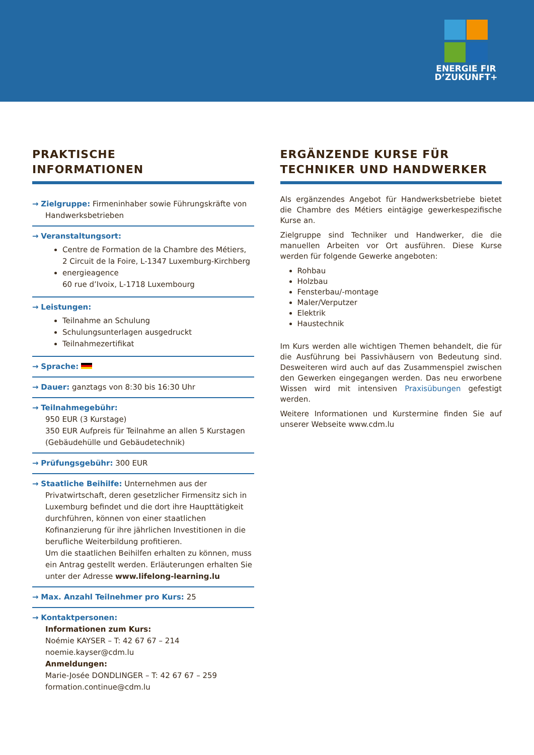ENERGIE FIR
D’ZUKUNFT+
PRAKTISCHE
INFORMATIONEN
→ Zielgruppe: Firmeninhaber sowie Führungskräfte von Handwerksbetrieben
→ Veranstaltungsort:
Centre de Formation de la Chambre des Métiers,
2 Circuit de la Foire, L-1347 Luxemburg-Kirchberg
energieagence
60 rue d’Ivoix, L-1718 Luxembourg
→ Leistungen:
Teilnahme an Schulung
Schulungsunterlagen ausgedruckt
Teilnahmezertifikat
→ Sprache:
→ Dauer: ganztags von 8:30 bis 16:30 Uhr
→ Teilnahmegebühr:
950 EUR (3 Kurstage)
350 EUR Aufpreis für Teilnahme an allen 5 Kurstagen (Gebäudehülle und Gebäudetechnik)
→ Prüfungsgebühr: 300 EUR
→ Staatliche Beihilfe: Unternehmen aus der Privatwirtschaft, deren gesetzlicher Firmensitz sich in Luxemburg befindet und die dort ihre Haupttätigkeit durchführen, können von einer staatlichen Kofinanzierung für ihre jährlichen Investitionen in die berufliche Weiterbildung profitieren.
Um die staatlichen Beihilfen erhalten zu können, muss ein Antrag gestellt werden. Erläuterungen erhalten Sie unter der Adresse www.lifelong-learning.lu
→ Max. Anzahl Teilnehmer pro Kurs: 25
→ Kontaktpersonen:
Informationen zum Kurs:
Noémie KAYSER – T: 42 67 67 – 214
noemie.kayser@cdm.lu
Anmeldungen:
Marie-Josée DONDLINGER – T: 42 67 67 – 259
formation.continue@cdm.lu
ERGÄNZENDE KURSE FÜR
TECHNIKER UND HANDWERKER
Als ergänzendes Angebot für Handwerksbetriebe bietet die Chambre des Métiers eintägige gewerkespezifische Kurse an.
Zielgruppe sind Techniker und Handwerker, die die manuellen Arbeiten vor Ort ausführen. Diese Kurse werden für folgende Gewerke angeboten:
Rohbau
Holzbau
Fensterbau/-montage
Maler/Verputzer
Elektrik
Haustechnik
Im Kurs werden alle wichtigen Themen behandelt, die für die Ausführung bei Passivhäusern von Bedeutung sind. Desweiteren wird auch auf das Zusammenspiel zwischen den Gewerken eingegangen werden. Das neu erworbene Wissen wird mit intensiven Praxisübungen gefestigt werden.
Weitere Informationen und Kurstermine finden Sie auf unserer Webseite www.cdm.lu